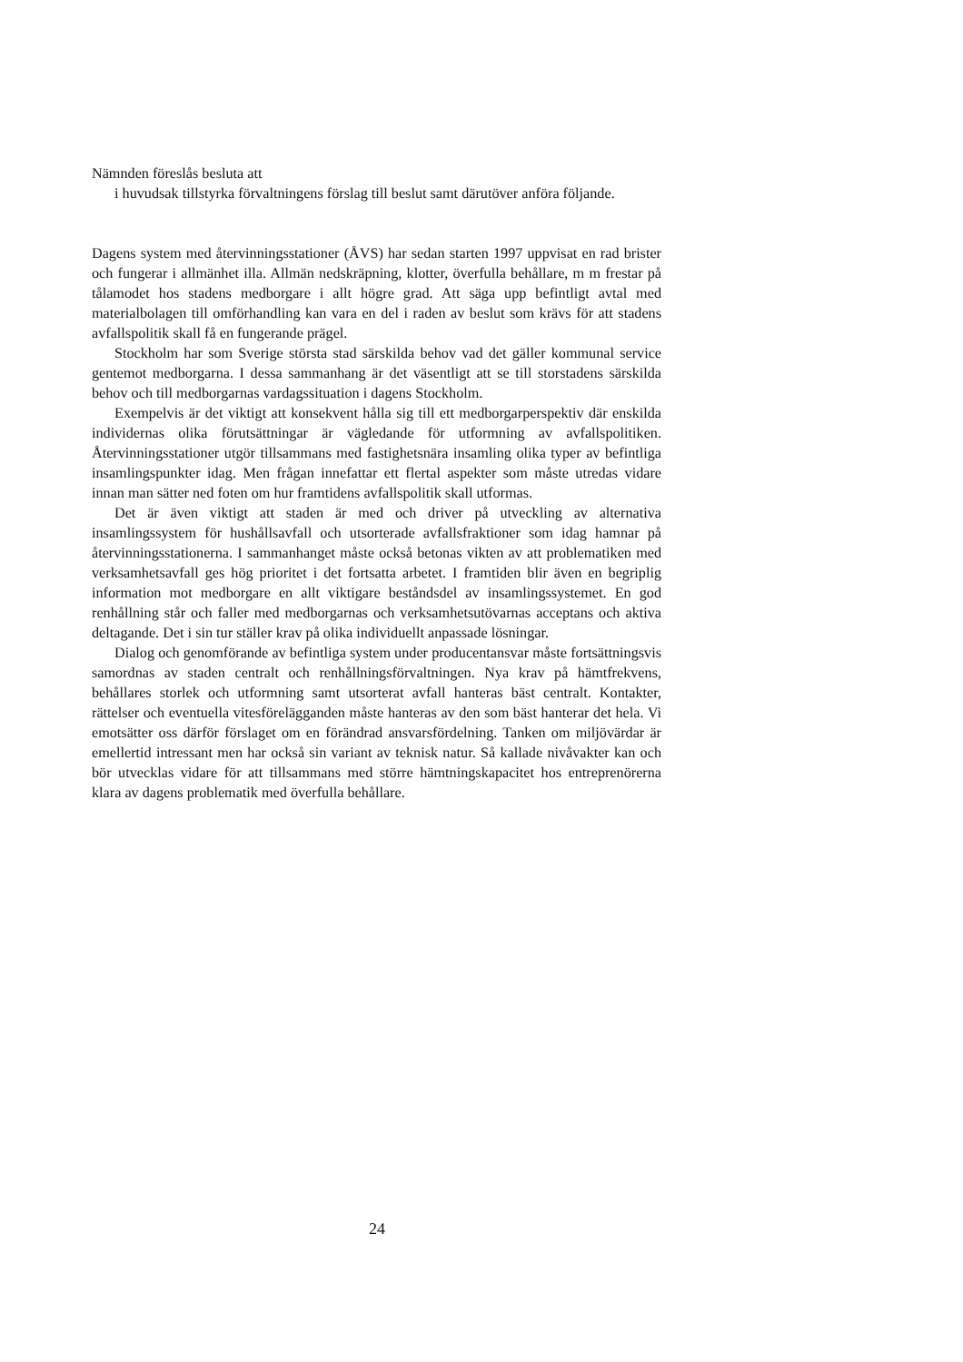Nämnden föreslås besluta att
i huvudsak tillstyrka förvaltningens förslag till beslut samt därutöver anföra följande.
Dagens system med återvinningsstationer (ÅVS) har sedan starten 1997 uppvisat en rad brister och fungerar i allmänhet illa. Allmän nedskräpning, klotter, överfulla behållare, m m frestar på tålamodet hos stadens medborgare i allt högre grad. Att säga upp befintligt avtal med materialbolagen till omförhandling kan vara en del i raden av beslut som krävs för att stadens avfallspolitik skall få en fungerande prägel.
Stockholm har som Sverige största stad särskilda behov vad det gäller kommunal service gentemot medborgarna. I dessa sammanhang är det väsentligt att se till storstadens särskilda behov och till medborgarnas vardagssituation i dagens Stockholm.
Exempelvis är det viktigt att konsekvent hålla sig till ett medborgarperspektiv där enskilda individernas olika förutsättningar är vägledande för utformning av avfallspolitiken. Återvinningsstationer utgör tillsammans med fastighetsnära insamling olika typer av befintliga insamlingspunkter idag. Men frågan innefattar ett flertal aspekter som måste utredas vidare innan man sätter ned foten om hur framtidens avfallspolitik skall utformas.
Det är även viktigt att staden är med och driver på utveckling av alternativa insamlingssystem för hushållsavfall och utsorterade avfallsfraktioner som idag hamnar på återvinningsstationerna. I sammanhanget måste också betonas vikten av att problematiken med verksamhetsavfall ges hög prioritet i det fortsatta arbetet. I framtiden blir även en begriplig information mot medborgare en allt viktigare beståndsdel av insamlingssystemet. En god renhållning står och faller med medborgarnas och verksamhetsutövarnas acceptans och aktiva deltagande. Det i sin tur ställer krav på olika individuellt anpassade lösningar.
Dialog och genomförande av befintliga system under producentansvar måste fortsättningsvis samordnas av staden centralt och renhållningsförvaltningen. Nya krav på hämtfrekvens, behållares storlek och utformning samt utsorterat avfall hanteras bäst centralt. Kontakter, rättelser och eventuella vitesförelägganden måste hanteras av den som bäst hanterar det hela. Vi emotsätter oss därför förslaget om en förändrad ansvarsfördelning. Tanken om miljövärdar är emellertid intressant men har också sin variant av teknisk natur. Så kallade nivåvakter kan och bör utvecklas vidare för att tillsammans med större hämtningskapacitet hos entreprenörerna klara av dagens problematik med överfulla behållare.
24